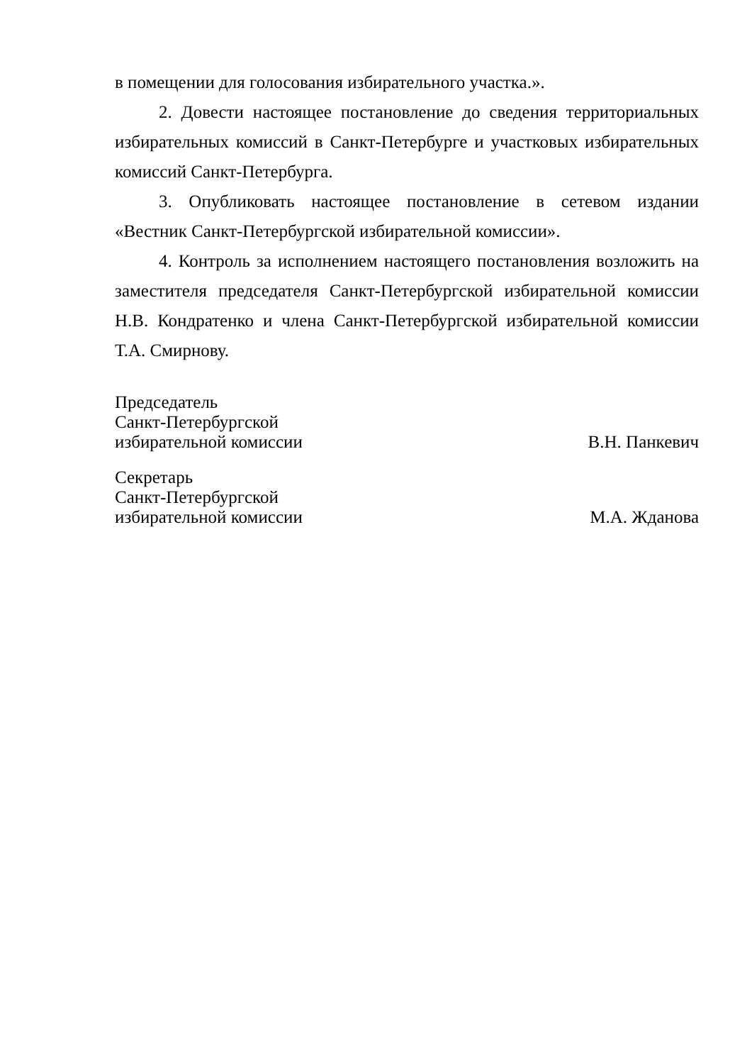в помещении для голосования избирательного участка.».
2. Довести настоящее постановление до сведения территориальных избирательных комиссий в Санкт-Петербурге и участковых избирательных комиссий Санкт-Петербурга.
3. Опубликовать настоящее постановление в сетевом издании «Вестник Санкт-Петербургской избирательной комиссии».
4. Контроль за исполнением настоящего постановления возложить на заместителя председателя Санкт-Петербургской избирательной комиссии Н.В. Кондратенко и члена Санкт-Петербургской избирательной комиссии Т.А. Смирнову.
Председатель
Санкт-Петербургской
избирательной комиссии
В.Н. Панкевич
Секретарь
Санкт-Петербургской
избирательной комиссии
М.А. Жданова